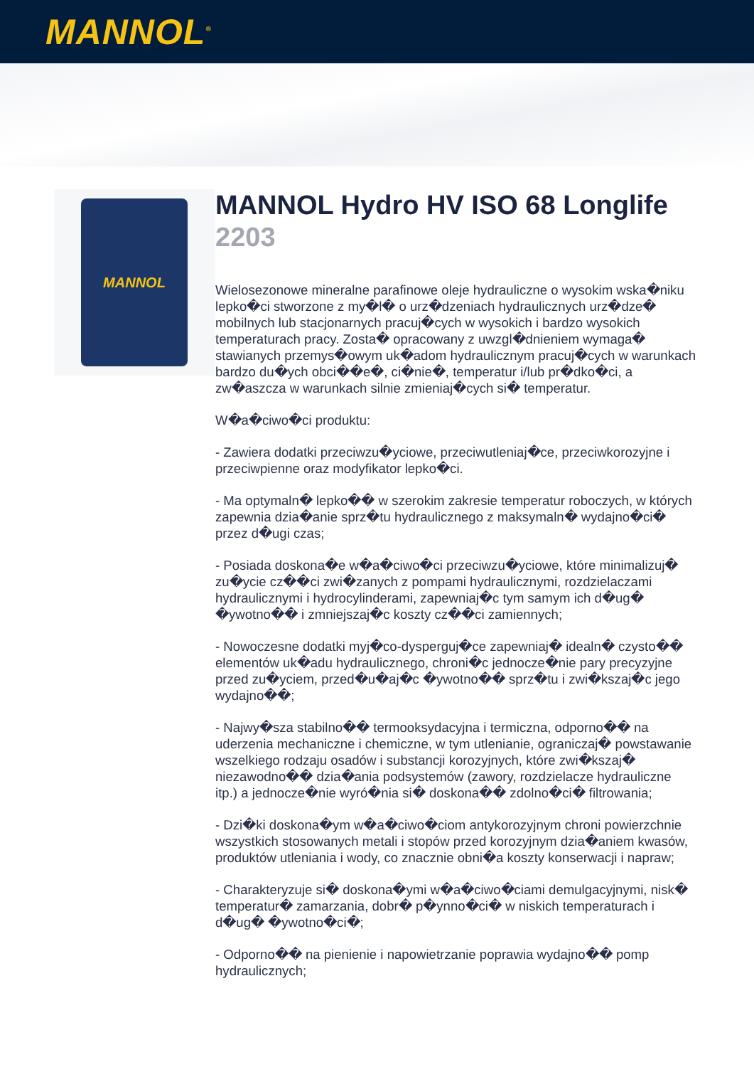MANNOL<sup>®</sup>
MANNOL
MANNOL Hydro HV ISO 68 Longlife
2203
Wielosezonowe mineralne parafinowe oleje hydrauliczne o wysokim wska�niku lepko�ci stworzone z my�l� o urz�dzeniach hydraulicznych urz�dze� mobilnych lub stacjonarnych pracuj�cych w wysokich i bardzo wysokich temperaturach pracy. Zosta� opracowany z uwzgl�dnieniem wymaga� stawianych przemys�owym uk�adom hydraulicznym pracuj�cych w warunkach bardzo du�ych obci��e�, ci�nie�, temperatur i/lub pr�dko�ci, a zw�aszcza w warunkach silnie zmieniaj�cych si� temperatur.
W�a�ciwo�ci produktu:
- Zawiera dodatki przeciwzu�yciowe, przeciwutleniaj�ce, przeciwkorozyjne i przeciwpienne oraz modyfikator lepko�ci.
- Ma optymaln� lepko�� w szerokim zakresie temperatur roboczych, w których zapewnia dzia�anie sprz�tu hydraulicznego z maksymaln� wydajno�ci� przez d�ugi czas;
- Posiada doskona�e w�a�ciwo�ci przeciwzu�yciowe, które minimalizuj� zu�ycie cz��ci zwi�zanych z pompami hydraulicznymi, rozdzielaczami hydraulicznymi i hydrocylinderami, zapewniaj�c tym samym ich d�ug� �ywotno�� i zmniejszaj�c koszty cz��ci zamiennych;
- Nowoczesne dodatki myj�co-dysperguj�ce zapewniaj� idealn� czysto�� elementów uk�adu hydraulicznego, chroni�c jednocze�nie pary precyzyjne przed zu�yciem, przed�u�aj�c �ywotno�� sprz�tu i zwi�kszaj�c jego wydajno��;
- Najwy�sza stabilno�� termooksydacyjna i termiczna, odporno�� na uderzenia mechaniczne i chemiczne, w tym utlenianie, ograniczaj� powstawanie wszelkiego rodzaju osadów i substancji korozyjnych, które zwi�kszaj� niezawodno�� dzia�ania podsystemów (zawory, rozdzielacze hydrauliczne itp.) a jednocze�nie wyró�nia si� doskona�� zdolno�ci� filtrowania;
- Dzi�ki doskona�ym w�a�ciwo�ciom antykorozyjnym chroni powierzchnie wszystkich stosowanych metali i stopów przed korozyjnym dzia�aniem kwasów, produktów utleniania i wody, co znacznie obni�a koszty konserwacji i napraw;
- Charakteryzuje si� doskona�ymi w�a�ciwo�ciami demulgacyjnymi, nisk� temperatur� zamarzania, dobr� p�ynno�ci� w niskich temperaturach i d�ug� �ywotno�ci�;
- Odporno�� na pienienie i napowietrzanie poprawia wydajno�� pomp hydraulicznych;